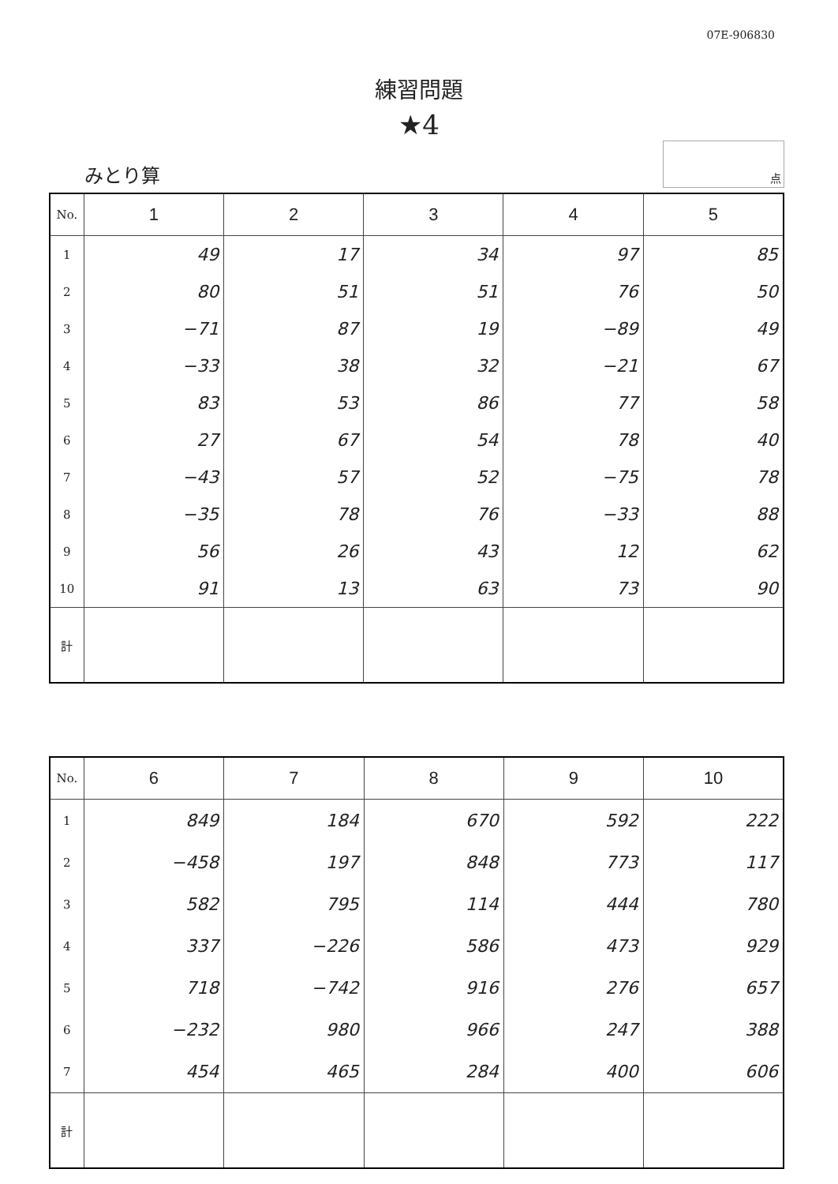07E-906830
練習問題
★4
みとり算
点
| No. | 1 | 2 | 3 | 4 | 5 |
| --- | --- | --- | --- | --- | --- |
| 1 | 49 | 17 | 34 | 97 | 85 |
| 2 | 80 | 51 | 51 | 76 | 50 |
| 3 | −71 | 87 | 19 | −89 | 49 |
| 4 | −33 | 38 | 32 | −21 | 67 |
| 5 | 83 | 53 | 86 | 77 | 58 |
| 6 | 27 | 67 | 54 | 78 | 40 |
| 7 | −43 | 57 | 52 | −75 | 78 |
| 8 | −35 | 78 | 76 | −33 | 88 |
| 9 | 56 | 26 | 43 | 12 | 62 |
| 10 | 91 | 13 | 63 | 73 | 90 |
| 計 | | | | | |
| No. | 6 | 7 | 8 | 9 | 10 |
| --- | --- | --- | --- | --- | --- |
| 1 | 849 | 184 | 670 | 592 | 222 |
| 2 | −458 | 197 | 848 | 773 | 117 |
| 3 | 582 | 795 | 114 | 444 | 780 |
| 4 | 337 | −226 | 586 | 473 | 929 |
| 5 | 718 | −742 | 916 | 276 | 657 |
| 6 | −232 | 980 | 966 | 247 | 388 |
| 7 | 454 | 465 | 284 | 400 | 606 |
| 計 | | | | | |